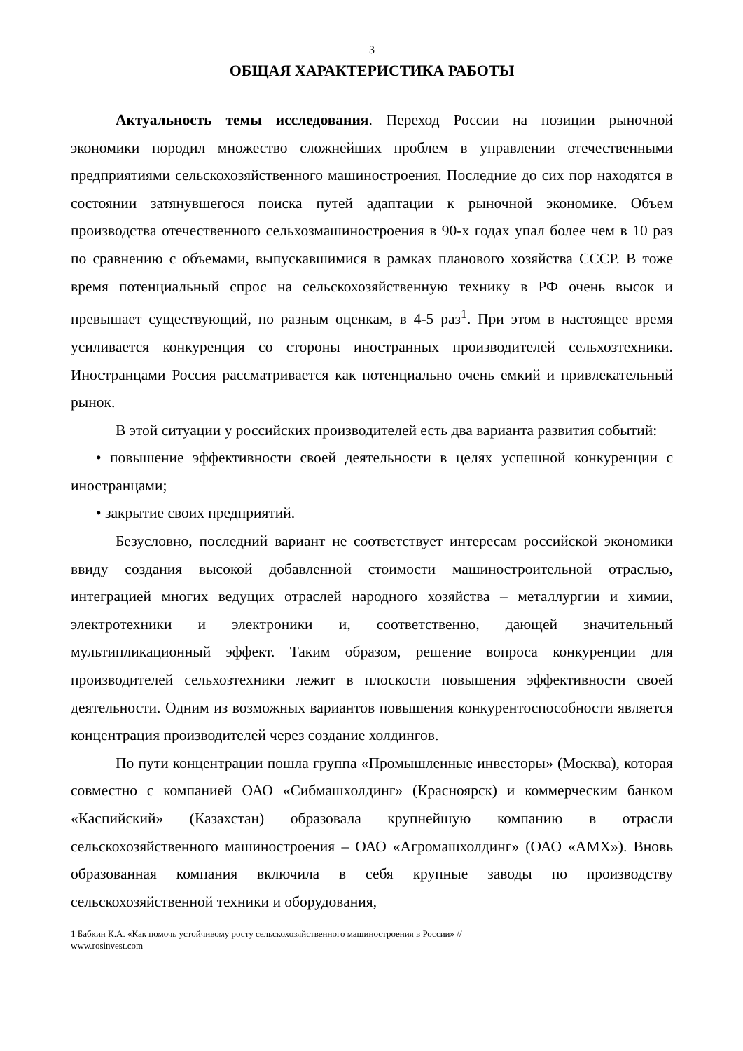3
ОБЩАЯ ХАРАКТЕРИСТИКА РАБОТЫ
Актуальность темы исследования. Переход России на позиции рыночной экономики породил множество сложнейших проблем в управлении отечественными предприятиями сельскохозяйственного машиностроения. Последние до сих пор находятся в состоянии затянувшегося поиска путей адаптации к рыночной экономике. Объем производства отечественного сельхозмашиностроения в 90-х годах упал более чем в 10 раз по сравнению с объемами, выпускавшимися в рамках планового хозяйства СССР. В тоже время потенциальный спрос на сельскохозяйственную технику в РФ очень высок и превышает существующий, по разным оценкам, в 4-5 раз<sup>1</sup>. При этом в настоящее время усиливается конкуренция со стороны иностранных производителей сельхозтехники. Иностранцами Россия рассматривается как потенциально очень емкий и привлекательный рынок.
В этой ситуации у российских производителей есть два варианта развития событий:
• повышение эффективности своей деятельности в целях успешной конкуренции с иностранцами;
• закрытие своих предприятий.
Безусловно, последний вариант не соответствует интересам российской экономики ввиду создания высокой добавленной стоимости машиностроительной отраслью, интеграцией многих ведущих отраслей народного хозяйства – металлургии и химии, электротехники и электроники и, соответственно, дающей значительный мультипликационный эффект. Таким образом, решение вопроса конкуренции для производителей сельхозтехники лежит в плоскости повышения эффективности своей деятельности. Одним из возможных вариантов повышения конкурентоспособности является концентрация производителей через создание холдингов.
По пути концентрации пошла группа «Промышленные инвесторы» (Москва), которая совместно с компанией ОАО «Сибмашхолдинг» (Красноярск) и коммерческим банком «Каспийский» (Казахстан) образовала крупнейшую компанию в отрасли сельскохозяйственного машиностроения – ОАО «Агромашхолдинг» (ОАО «АМХ»). Вновь образованная компания включила в себя крупные заводы по производству сельскохозяйственной техники и оборудования,
1 Бабкин К.А. «Как помочь устойчивому росту сельскохозяйственного машиностроения в России» //
www.rosinvest.com